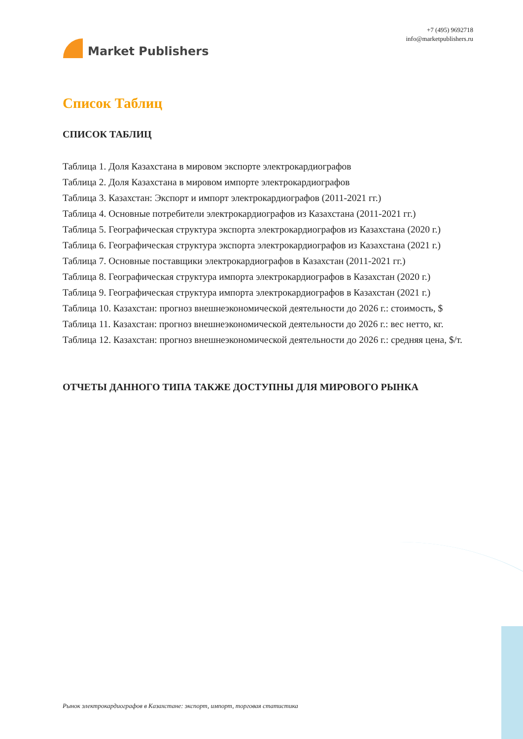Market Publishers
+7 (495) 9692718
info@marketpublishers.ru
Список Таблиц
СПИСОК ТАБЛИЦ
Таблица 1. Доля Казахстана в мировом экспорте электрокардиографов
Таблица 2. Доля Казахстана в мировом импорте электрокардиографов
Таблица 3. Казахстан: Экспорт и импорт электрокардиографов (2011-2021 гг.)
Таблица 4. Основные потребители электрокардиографов из Казахстана (2011-2021 гг.)
Таблица 5. Географическая структура экспорта электрокардиографов из Казахстана (2020 г.)
Таблица 6. Географическая структура экспорта электрокардиографов из Казахстана (2021 г.)
Таблица 7. Основные поставщики электрокардиографов в Казахстан (2011-2021 гг.)
Таблица 8. Географическая структура импорта электрокардиографов в Казахстан (2020 г.)
Таблица 9. Географическая структура импорта электрокардиографов в Казахстан (2021 г.)
Таблица 10. Казахстан: прогноз внешнеэкономической деятельности до 2026 г.: стоимость, $
Таблица 11. Казахстан: прогноз внешнеэкономической деятельности до 2026 г.: вес нетто, кг.
Таблица 12. Казахстан: прогноз внешнеэкономической деятельности до 2026 г.: средняя цена, $/т.
ОТЧЕТЫ ДАННОГО ТИПА ТАКЖЕ ДОСТУПНЫ ДЛЯ МИРОВОГО РЫНКА
Рынок электрокардиографов в Казахстане: экспорт, импорт, торговая статистика